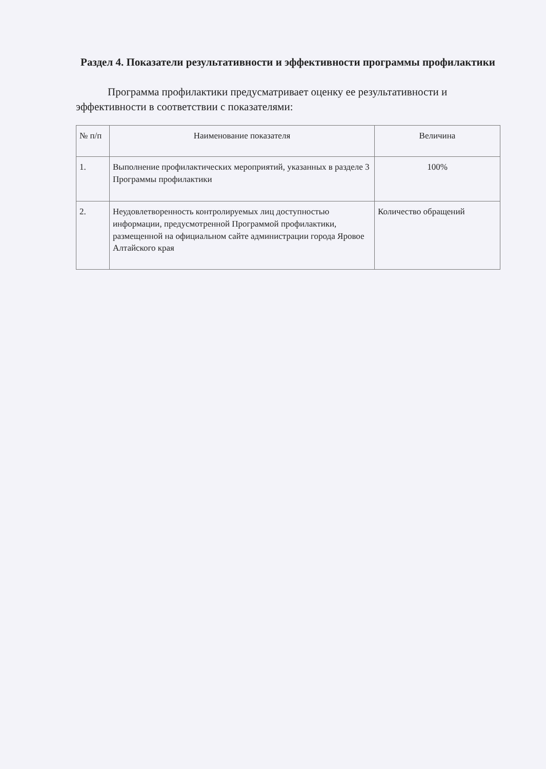Раздел 4. Показатели результативности и эффективности программы профилактики
Программа профилактики предусматривает оценку ее результативности и эффективности в соответствии с показателями:
| № п/п | Наименование показателя | Величина |
| --- | --- | --- |
| 1. | Выполнение профилактических мероприятий, указанных в разделе 3 Программы профилактики | 100% |
| 2. | Неудовлетворенность контролируемых лиц доступностью информации, предусмотренной Программой профилактики, размещенной на официальном сайте администрации города Яровое Алтайского края | Количество обращений |